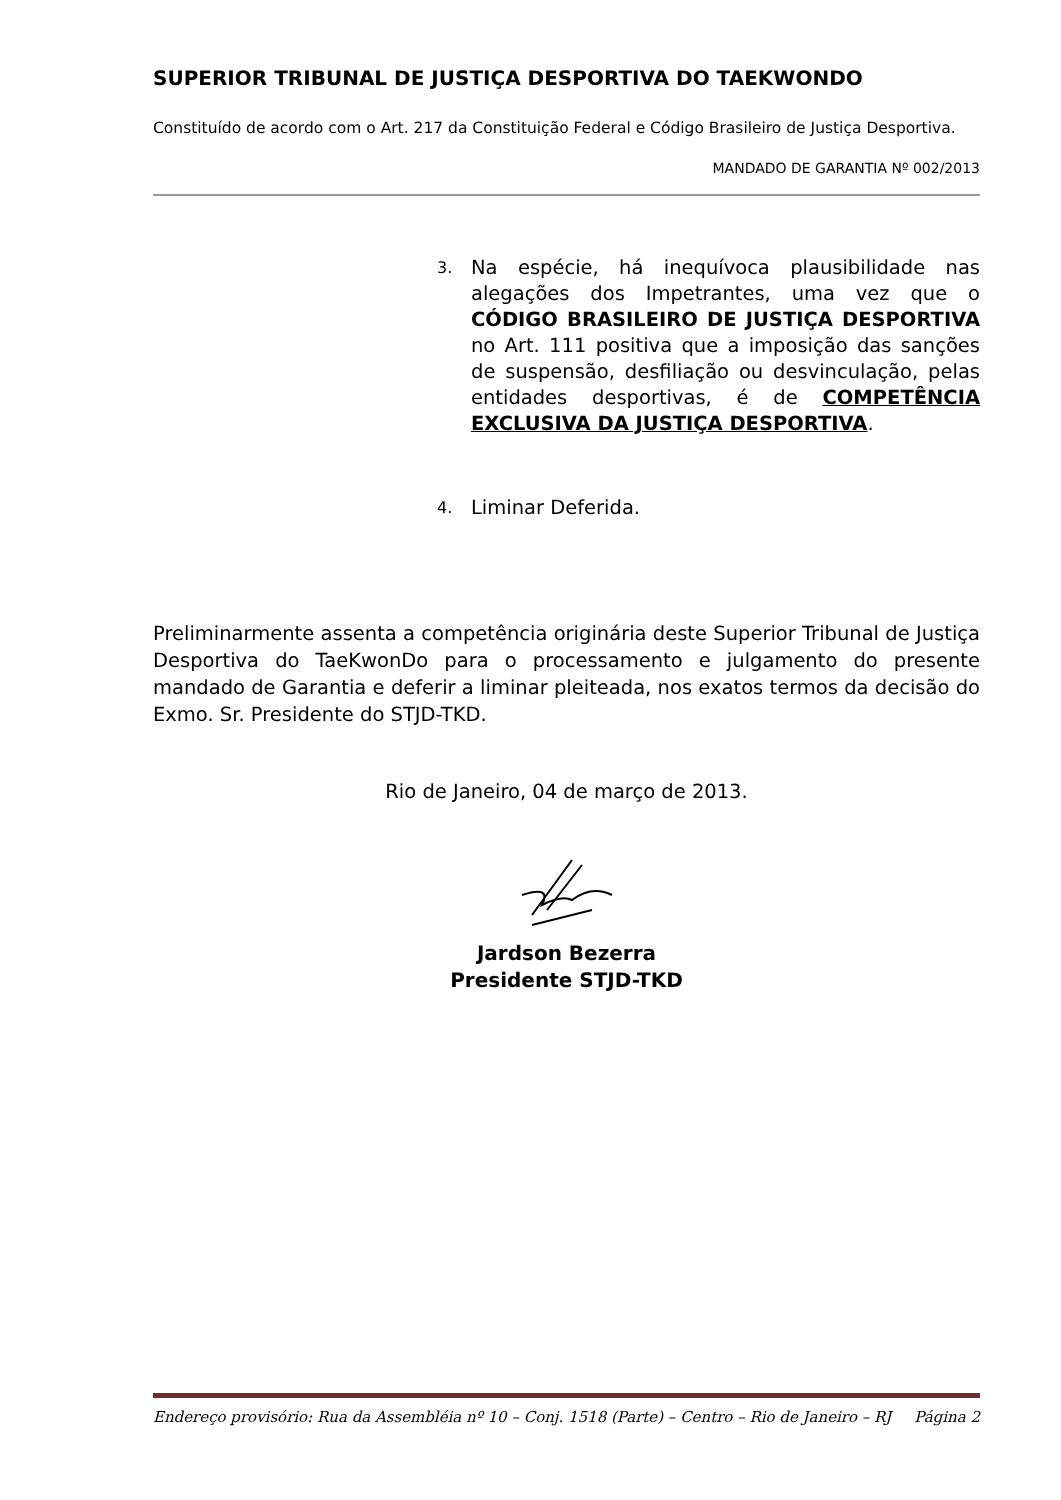SUPERIOR TRIBUNAL DE JUSTIÇA DESPORTIVA DO TAEKWONDO
Constituído de acordo com o Art. 217 da Constituição Federal e Código Brasileiro de Justiça Desportiva.
MANDADO DE GARANTIA Nº 002/2013
3.
Na espécie, há inequívoca plausibilidade nas alegações dos Impetrantes, uma vez que o CÓDIGO BRASILEIRO DE JUSTIÇA DESPORTIVA no Art. 111 positiva que a imposição das sanções de suspensão, desfiliação ou desvinculação, pelas entidades desportivas, é de COMPETÊNCIA EXCLUSIVA DA JUSTIÇA DESPORTIVA.
4.
Liminar Deferida.
Preliminarmente assenta a competência originária deste Superior Tribunal de Justiça Desportiva do TaeKwonDo para o processamento e julgamento do presente mandado de Garantia e deferir a liminar pleiteada, nos exatos termos da decisão do Exmo. Sr. Presidente do STJD-TKD.
Rio de Janeiro, 04 de março de 2013.
Jardson Bezerra
Presidente STJD-TKD
Endereço provisório: Rua da Assembléia nº 10 – Conj. 1518 (Parte) – Centro – Rio de Janeiro – RJ Página 2